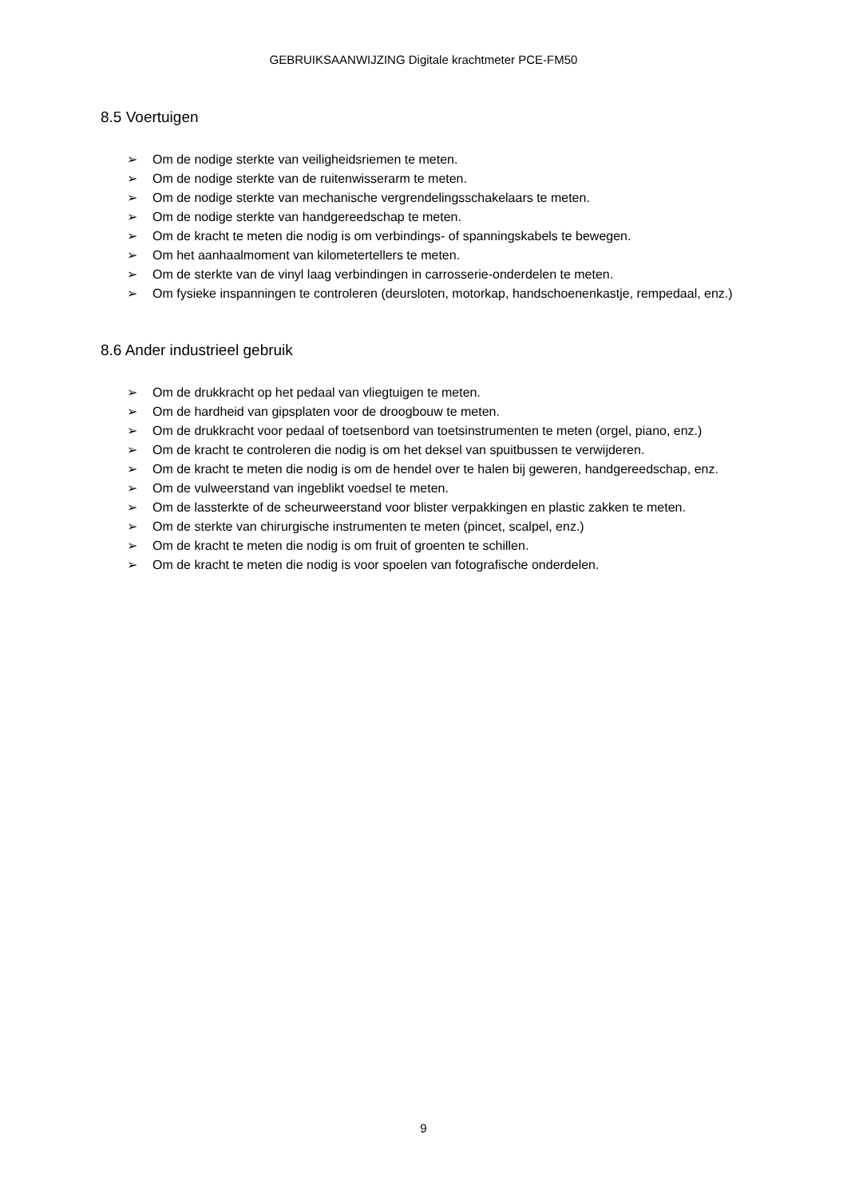GEBRUIKSAANWIJZING Digitale krachtmeter PCE-FM50
8.5 Voertuigen
➢ Om de nodige sterkte van veiligheidsriemen te meten.
➢ Om de nodige sterkte van de ruitenwisserarm te meten.
➢ Om de nodige sterkte van mechanische vergrendelingsschakelaars te meten.
➢ Om de nodige sterkte van handgereedschap te meten.
➢ Om de kracht te meten die nodig is om verbindings- of spanningskabels te bewegen.
➢ Om het aanhaalmoment van kilometertellers te meten.
➢ Om de sterkte van de vinyl laag verbindingen in carrosserie-onderdelen te meten.
➢ Om fysieke inspanningen te controleren (deursloten, motorkap, handschoenenkastje, rempedaal, enz.)
8.6 Ander industrieel gebruik
➢ Om de drukkracht op het pedaal van vliegtuigen te meten.
➢ Om de hardheid van gipsplaten voor de droogbouw te meten.
➢ Om de drukkracht voor pedaal of toetsenbord van toetsinstrumenten te meten (orgel, piano, enz.)
➢ Om de kracht te controleren die nodig is om het deksel van spuitbussen te verwijderen.
➢ Om de kracht te meten die nodig is om de hendel over te halen bij geweren, handgereedschap, enz.
➢ Om de vulweerstand van ingeblikt voedsel te meten.
➢ Om de lassterkte of de scheurweerstand voor blister verpakkingen en plastic zakken te meten.
➢ Om de sterkte van chirurgische instrumenten te meten (pincet, scalpel, enz.)
➢ Om de kracht te meten die nodig is om fruit of groenten te schillen.
➢ Om de kracht te meten die nodig is voor spoelen van fotografische onderdelen.
9